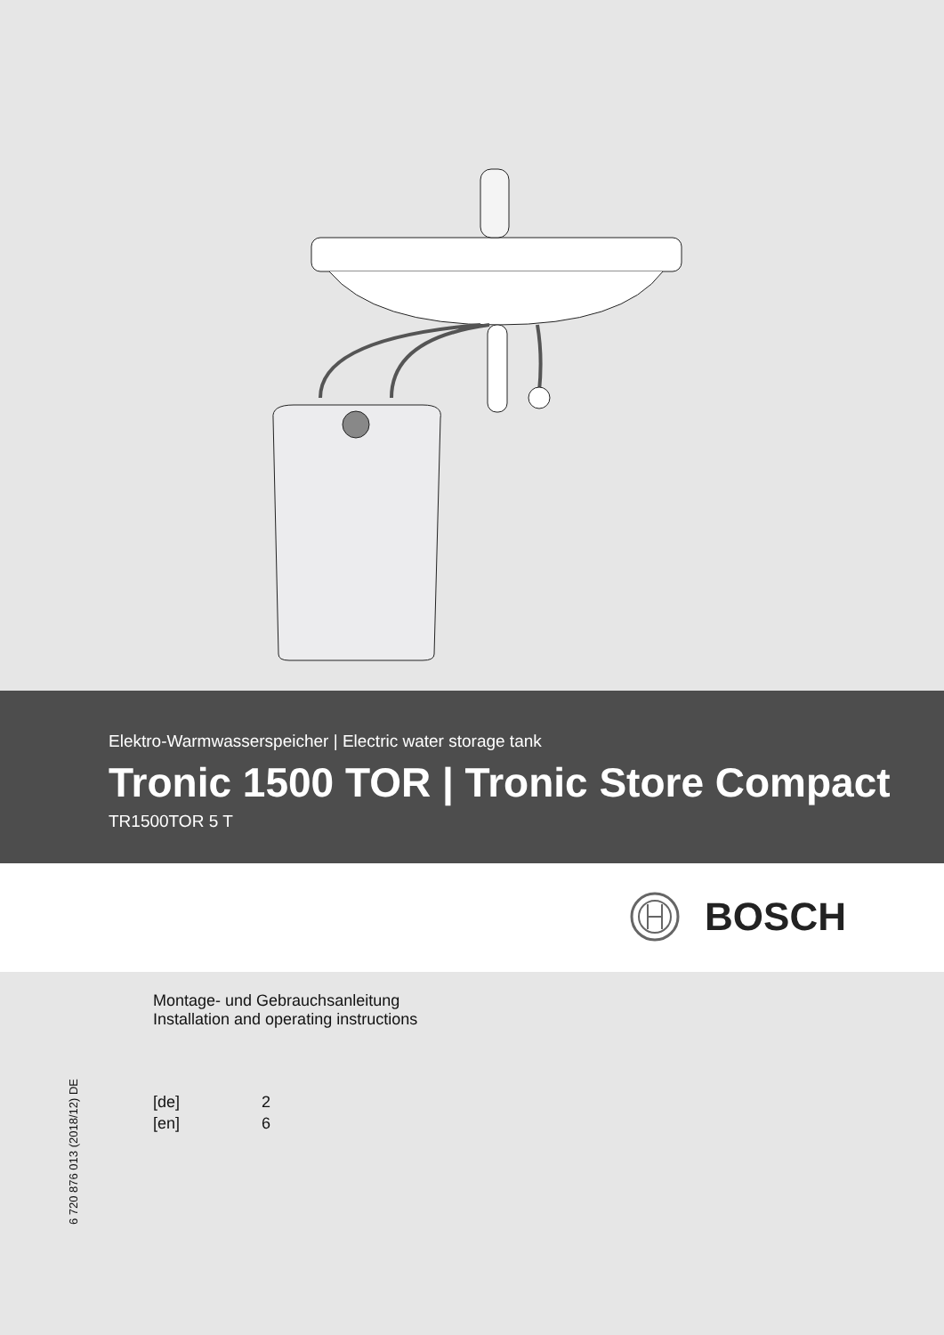Elektro-Warmwasserspeicher | Electric water storage tank
Tronic 1500 TOR | Tronic Store Compact
TR1500TOR 5 T
BOSCH
Montage- und Gebrauchsanleitung
Installation and operating instructions
[de] 2
[en] 6
6 720 876 013 (2018/12) DE